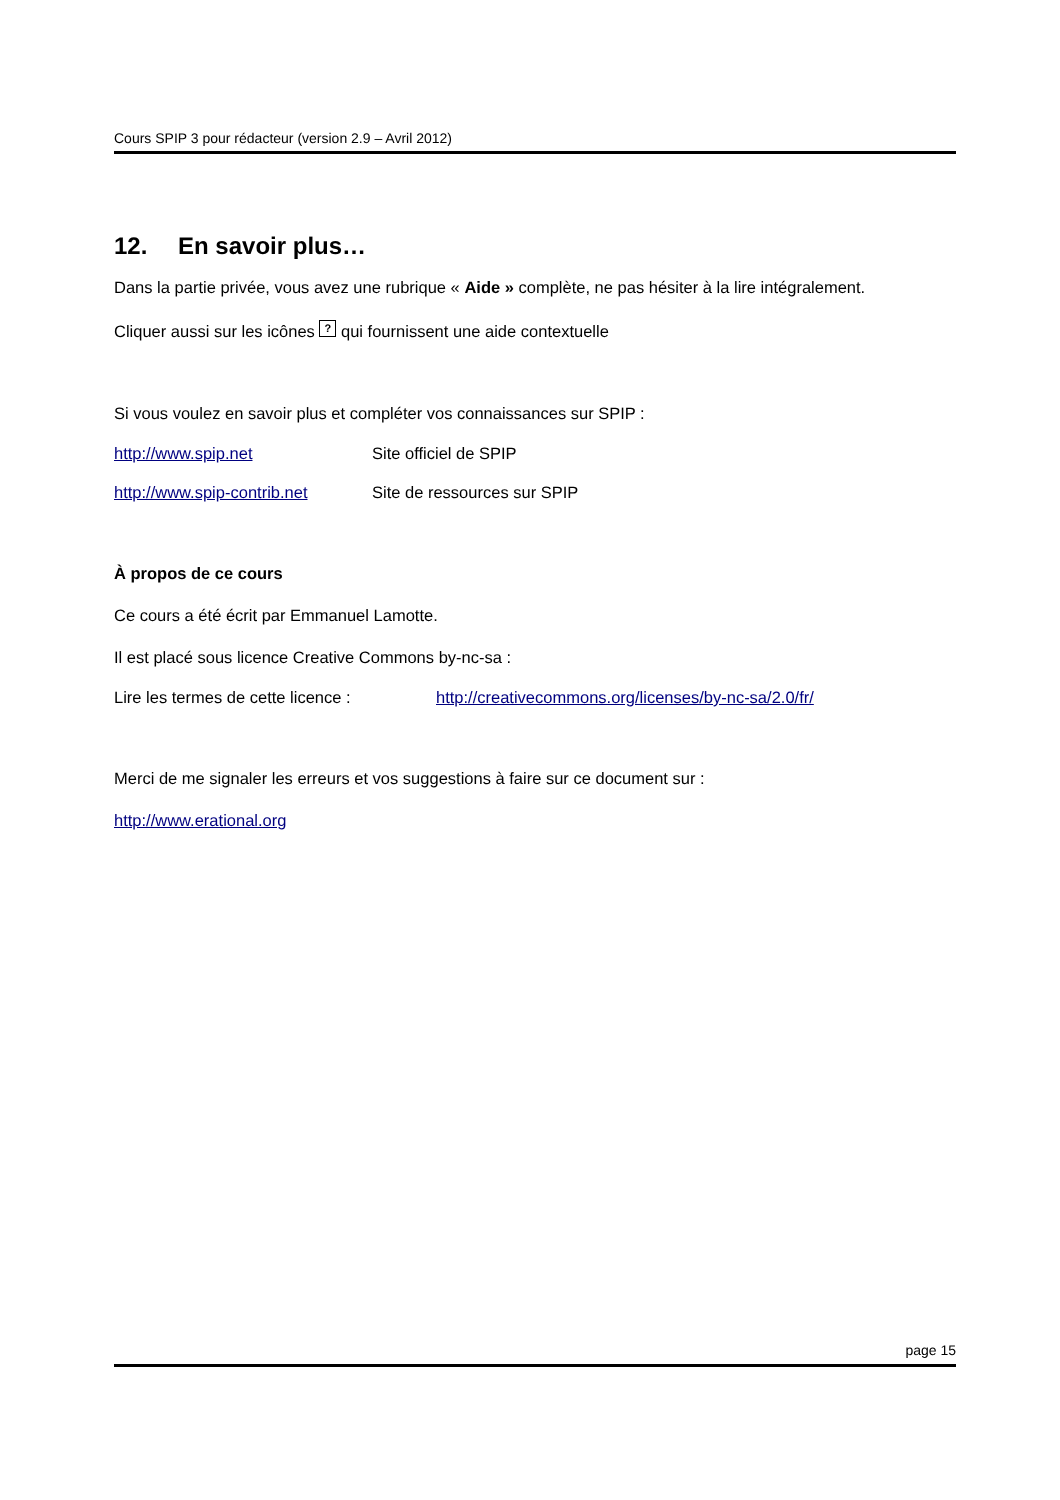Cours SPIP 3 pour rédacteur (version 2.9 – Avril 2012)
12. En savoir plus…
Dans la partie privée, vous avez une rubrique « Aide » complète, ne pas hésiter à la lire intégralement.
Cliquer aussi sur les icônes ? qui fournissent une aide contextuelle
Si vous voulez en savoir plus et compléter vos connaissances sur SPIP :
http://www.spip.net Site officiel de SPIP
http://www.spip-contrib.net
Site de ressources sur SPIP
À propos de ce cours
Ce cours a été écrit par Emmanuel Lamotte.
Il est placé sous licence Creative Commons by-nc-sa :
Lire les termes de cette licence :
http://creativecommons.org/licenses/by-nc-sa/2.0/fr/
Merci de me signaler les erreurs et vos suggestions à faire sur ce document sur :
http://www.erational.org
page 15